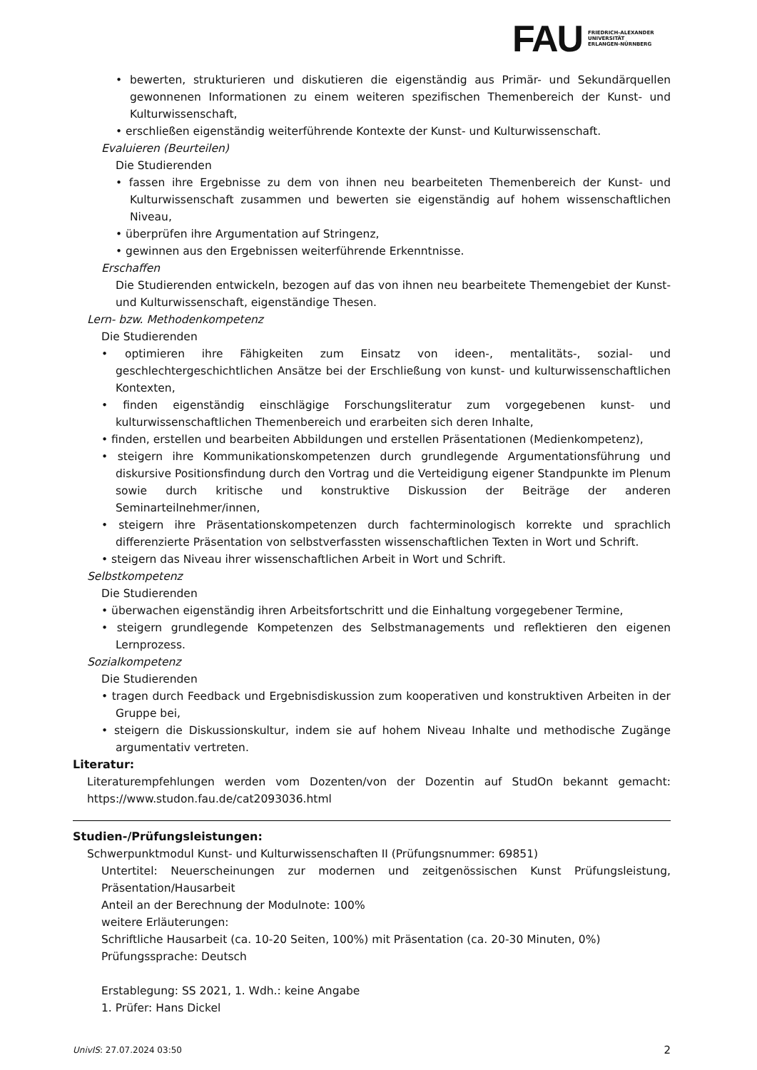FAU FRIEDRICH-ALEXANDER
UNIVERSITÄT
ERLANGEN-NÜRNBERG
• bewerten, strukturieren und diskutieren die eigenständig aus Primär- und Sekundärquellen gewonnenen Informationen zu einem weiteren spezifischen Themenbereich der Kunst- und Kulturwissenschaft,
• erschließen eigenständig weiterführende Kontexte der Kunst- und Kulturwissenschaft.
Evaluieren (Beurteilen)
Die Studierenden
• fassen ihre Ergebnisse zu dem von ihnen neu bearbeiteten Themenbereich der Kunst- und Kulturwissenschaft zusammen und bewerten sie eigenständig auf hohem wissenschaftlichen Niveau,
• überprüfen ihre Argumentation auf Stringenz,
• gewinnen aus den Ergebnissen weiterführende Erkenntnisse.
Erschaffen
Die Studierenden entwickeln, bezogen auf das von ihnen neu bearbeitete Themengebiet der Kunst- und Kulturwissenschaft, eigenständige Thesen.
Lern- bzw. Methodenkompetenz
Die Studierenden
• optimieren ihre Fähigkeiten zum Einsatz von ideen-, mentalitäts-, sozial- und geschlechtergeschichtlichen Ansätze bei der Erschließung von kunst- und kulturwissenschaftlichen Kontexten,
• finden eigenständig einschlägige Forschungsliteratur zum vorgegebenen kunst- und kulturwissenschaftlichen Themenbereich und erarbeiten sich deren Inhalte,
• finden, erstellen und bearbeiten Abbildungen und erstellen Präsentationen (Medienkompetenz),
• steigern ihre Kommunikationskompetenzen durch grundlegende Argumentationsführung und diskursive Positionsfindung durch den Vortrag und die Verteidigung eigener Standpunkte im Plenum sowie durch kritische und konstruktive Diskussion der Beiträge der anderen Seminarteilnehmer/innen,
• steigern ihre Präsentationskompetenzen durch fachterminologisch korrekte und sprachlich differenzierte Präsentation von selbstverfassten wissenschaftlichen Texten in Wort und Schrift.
• steigern das Niveau ihrer wissenschaftlichen Arbeit in Wort und Schrift.
Selbstkompetenz
Die Studierenden
• überwachen eigenständig ihren Arbeitsfortschritt und die Einhaltung vorgegebener Termine,
• steigern grundlegende Kompetenzen des Selbstmanagements und reflektieren den eigenen Lernprozess.
Sozialkompetenz
Die Studierenden
• tragen durch Feedback und Ergebnisdiskussion zum kooperativen und konstruktiven Arbeiten in der Gruppe bei,
• steigern die Diskussionskultur, indem sie auf hohem Niveau Inhalte und methodische Zugänge argumentativ vertreten.
Literatur:
Literaturempfehlungen werden vom Dozenten/von der Dozentin auf StudOn bekannt gemacht: https://www.studon.fau.de/cat2093036.html
Studien-/Prüfungsleistungen:
Schwerpunktmodul Kunst- und Kulturwissenschaften II (Prüfungsnummer: 69851)
Untertitel: Neuerscheinungen zur modernen und zeitgenössischen Kunst Prüfungsleistung, Präsentation/Hausarbeit
Anteil an der Berechnung der Modulnote: 100%
weitere Erläuterungen:
Schriftliche Hausarbeit (ca. 10-20 Seiten, 100%) mit Präsentation (ca. 20-30 Minuten, 0%)
Prüfungssprache: Deutsch
Erstablegung: SS 2021, 1. Wdh.: keine Angabe
1. Prüfer: Hans Dickel
UnivIS: 27.07.2024 03:50 2